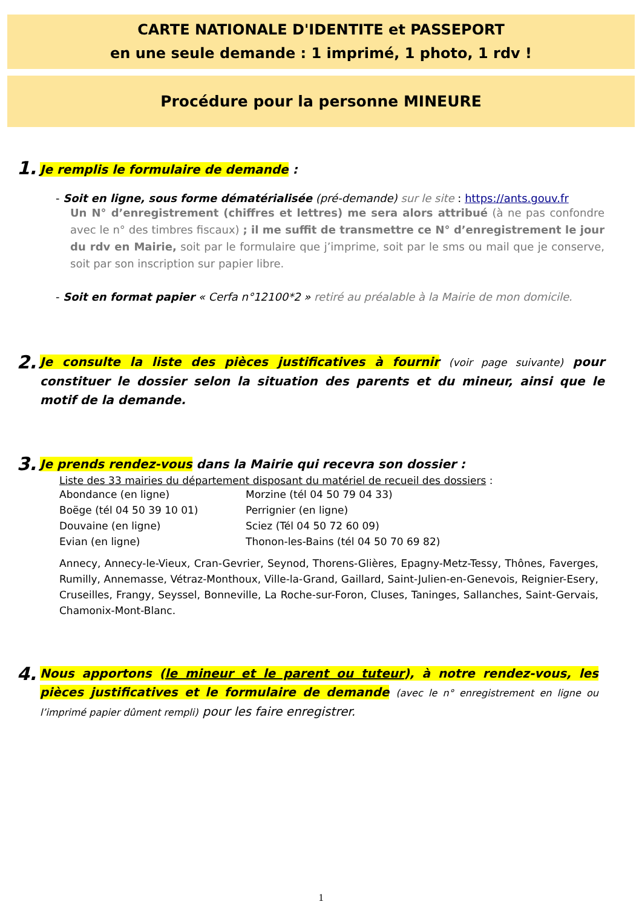CARTE NATIONALE D'IDENTITE et PASSEPORT
en une seule demande : 1 imprimé, 1 photo, 1 rdv !
Procédure pour la personne MINEURE
1. Je remplis le formulaire de demande :
- Soit en ligne, sous forme dématérialisée (pré-demande) sur le site : https://ants.gouv.fr
Un N° d’enregistrement (chiffres et lettres) me sera alors attribué (à ne pas confondre avec le n° des timbres fiscaux) ; il me suffit de transmettre ce N° d’enregistrement le jour du rdv en Mairie, soit par le formulaire que j’imprime, soit par le sms ou mail que je conserve, soit par son inscription sur papier libre.
- Soit en format papier « Cerfa n°12100*2 » retiré au préalable à la Mairie de mon domicile.
2. Je consulte la liste des pièces justificatives à fournir (voir page suivante) pour constituer le dossier selon la situation des parents et du mineur, ainsi que le motif de la demande.
3. Je prends rendez-vous dans la Mairie qui recevra son dossier :
Liste des 33 mairies du département disposant du matériel de recueil des dossiers :
Abondance (en ligne) Morzine (tél 04 50 79 04 33) Boëge (tél 04 50 39 10 01) Perrignier (en ligne) Douvaine (en ligne) Sciez (Tél 04 50 72 60 09) Evian (en ligne) Thonon-les-Bains (tél 04 50 70 69 82)
Annecy, Annecy-le-Vieux, Cran-Gevrier, Seynod, Thorens-Glières, Epagny-Metz-Tessy, Thônes, Faverges, Rumilly, Annemasse, Vétraz-Monthoux, Ville-la-Grand, Gaillard, Saint-Julien-en-Genevois, Reignier-Esery, Cruseilles, Frangy, Seyssel, Bonneville, La Roche-sur-Foron, Cluses, Taninges, Sallanches, Saint-Gervais, Chamonix-Mont-Blanc.
4. Nous apportons (le mineur et le parent ou tuteur), à notre rendez-vous, les pièces justificatives et le formulaire de demande (avec le n° enregistrement en ligne ou l’imprimé papier dûment rempli) pour les faire enregistrer.
1